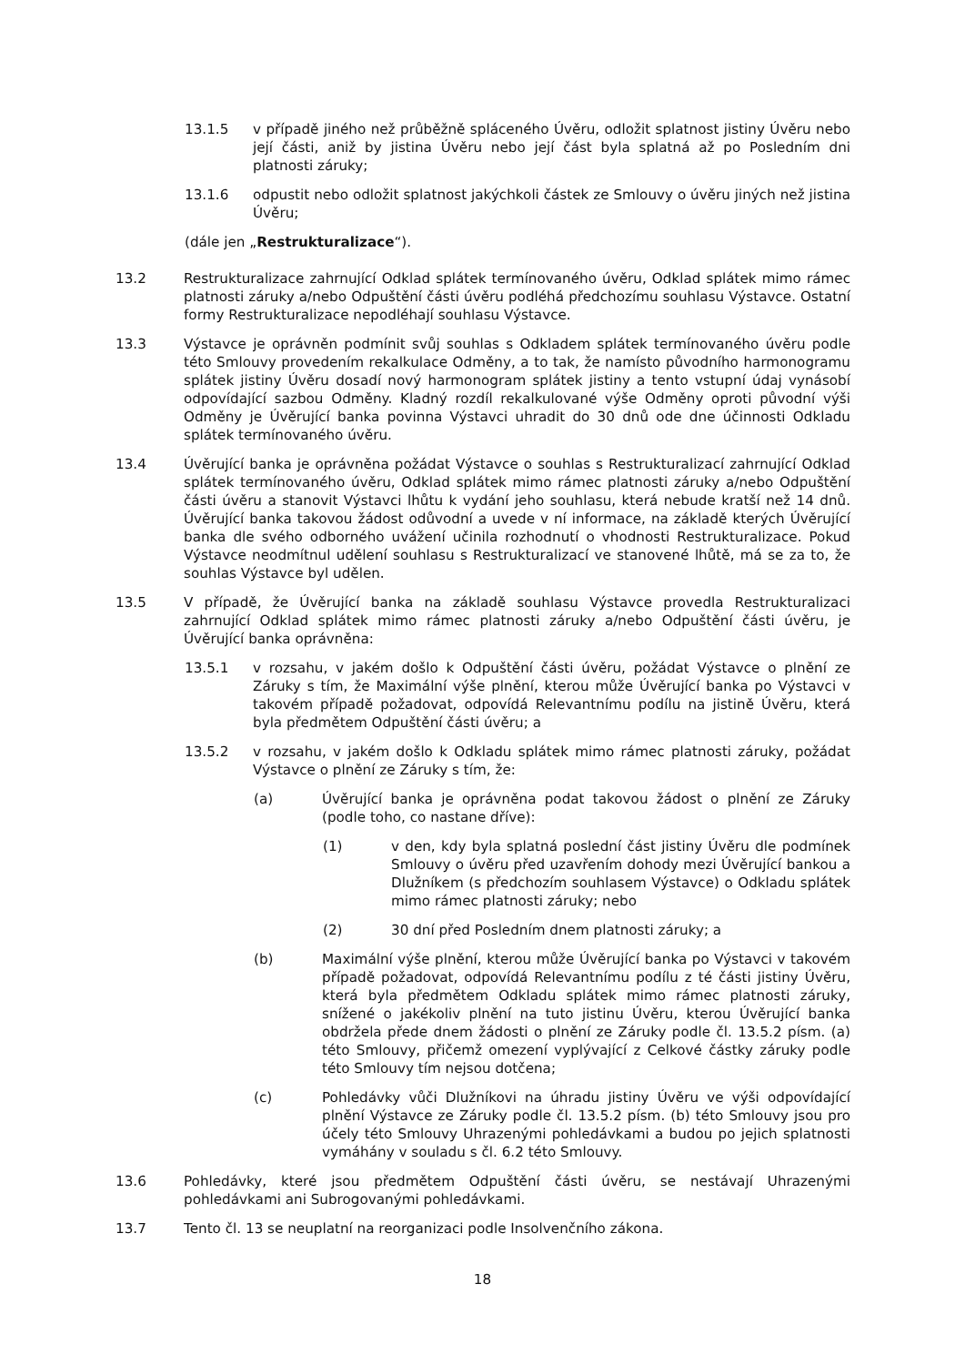13.1.5 v případě jiného než průběžně spláceného Úvěru, odložit splatnost jistiny Úvěru nebo její části, aniž by jistina Úvěru nebo její část byla splatná až po Posledním dni platnosti záruky;
13.1.6 odpustit nebo odložit splatnost jakýchkoli částek ze Smlouvy o úvěru jiných než jistina Úvěru;
(dále jen „Restrukturalizace“).
13.2 Restrukturalizace zahrnující Odklad splátek termínovaného úvěru, Odklad splátek mimo rámec platnosti záruky a/nebo Odpuštění části úvěru podléhá předchozímu souhlasu Výstavce. Ostatní formy Restrukturalizace nepodléhají souhlasu Výstavce.
13.3 Výstavce je oprávněn podmínit svůj souhlas s Odkladem splátek termínovaného úvěru podle této Smlouvy provedením rekalkulace Odměny, a to tak, že namísto původního harmonogramu splátek jistiny Úvěru dosadí nový harmonogram splátek jistiny a tento vstupní údaj vynásobí odpovídající sazbou Odměny. Kladný rozdíl rekalkulované výše Odměny oproti původní výši Odměny je Úvěrující banka povinna Výstavci uhradit do 30 dnů ode dne účinnosti Odkladu splátek termínovaného úvěru.
13.4 Úvěrující banka je oprávněna požádat Výstavce o souhlas s Restrukturalizací zahrnující Odklad splátek termínovaného úvěru, Odklad splátek mimo rámec platnosti záruky a/nebo Odpuštění části úvěru a stanovit Výstavci lhůtu k vydání jeho souhlasu, která nebude kratší než 14 dnů. Úvěrující banka takovou žádost odůvodní a uvede v ní informace, na základě kterých Úvěrující banka dle svého odborného uvážení učinila rozhodnutí o vhodnosti Restrukturalizace. Pokud Výstavce neodmítnul udělení souhlasu s Restrukturalizací ve stanovené lhůtě, má se za to, že souhlas Výstavce byl udělen.
13.5 V případě, že Úvěrující banka na základě souhlasu Výstavce provedla Restrukturalizaci zahrnující Odklad splátek mimo rámec platnosti záruky a/nebo Odpuštění části úvěru, je Úvěrující banka oprávněna:
13.5.1 v rozsahu, v jakém došlo k Odpuštění části úvěru, požádat Výstavce o plnění ze Záruky s tím, že Maximální výše plnění, kterou může Úvěrující banka po Výstavci v takovém případě požadovat, odpovídá Relevantnímu podílu na jistině Úvěru, která byla předmětem Odpuštění části úvěru; a
13.5.2 v rozsahu, v jakém došlo k Odkladu splátek mimo rámec platnosti záruky, požádat Výstavce o plnění ze Záruky s tím, že:
(a) Úvěrující banka je oprávněna podat takovou žádost o plnění ze Záruky (podle toho, co nastane dříve):
(1) v den, kdy byla splatná poslední část jistiny Úvěru dle podmínek Smlouvy o úvěru před uzavřením dohody mezi Úvěrující bankou a Dlužníkem (s předchozím souhlasem Výstavce) o Odkladu splátek mimo rámec platnosti záruky; nebo
(2) 30 dní před Posledním dnem platnosti záruky; a
(b) Maximální výše plnění, kterou může Úvěrující banka po Výstavci v takovém případě požadovat, odpovídá Relevantnímu podílu z té části jistiny Úvěru, která byla předmětem Odkladu splátek mimo rámec platnosti záruky, snížené o jakékoliv plnění na tuto jistinu Úvěru, kterou Úvěrující banka obdržela přede dnem žádosti o plnění ze Záruky podle čl. 13.5.2 písm. (a) této Smlouvy, přičemž omezení vyplývající z Celkové částky záruky podle této Smlouvy tím nejsou dotčena;
(c) Pohledávky vůči Dlužníkovi na úhradu jistiny Úvěru ve výši odpovídající plnění Výstavce ze Záruky podle čl. 13.5.2 písm. (b) této Smlouvy jsou pro účely této Smlouvy Uhrazenými pohledávkami a budou po jejich splatnosti vymáhány v souladu s čl. 6.2 této Smlouvy.
13.6 Pohledávky, které jsou předmětem Odpuštění části úvěru, se nestávají Uhrazenými pohledávkami ani Subrogovanými pohledávkami.
13.7 Tento čl. 13 se neuplatní na reorganizaci podle Insolvenčního zákona.
18